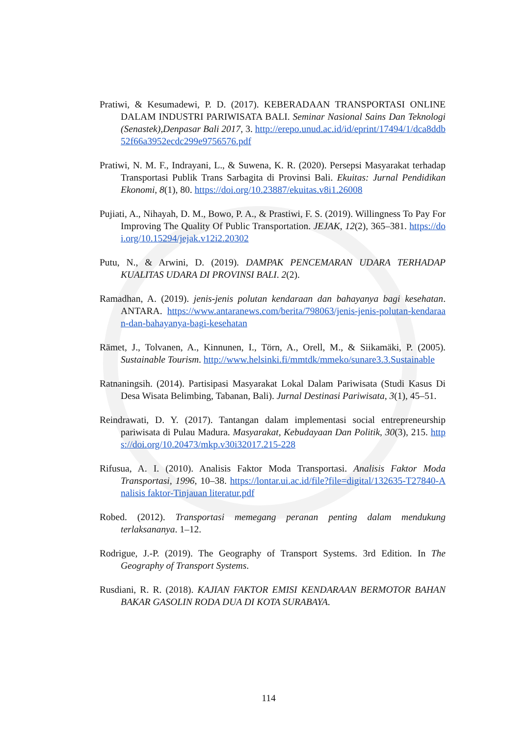Pratiwi, & Kesumadewi, P. D. (2017). KEBERADAAN TRANSPORTASI ONLINE DALAM INDUSTRI PARIWISATA BALI. Seminar Nasional Sains Dan Teknologi (Senastek),Denpasar Bali 2017, 3. http://erepo.unud.ac.id/id/eprint/17494/1/dca8ddb52f66a3952ecdc299e9756576.pdf
Pratiwi, N. M. F., Indrayani, L., & Suwena, K. R. (2020). Persepsi Masyarakat terhadap Transportasi Publik Trans Sarbagita di Provinsi Bali. Ekuitas: Jurnal Pendidikan Ekonomi, 8(1), 80. https://doi.org/10.23887/ekuitas.v8i1.26008
Pujiati, A., Nihayah, D. M., Bowo, P. A., & Prastiwi, F. S. (2019). Willingness To Pay For Improving The Quality Of Public Transportation. JEJAK, 12(2), 365–381. https://doi.org/10.15294/jejak.v12i2.20302
Putu, N., & Arwini, D. (2019). DAMPAK PENCEMARAN UDARA TERHADAP KUALITAS UDARA DI PROVINSI BALI. 2(2).
Ramadhan, A. (2019). jenis-jenis polutan kendaraan dan bahayanya bagi kesehatan. ANTARA. https://www.antaranews.com/berita/798063/jenis-jenis-polutan-kendaraan-dan-bahayanya-bagi-kesehatan
Rämet, J., Tolvanen, A., Kinnunen, I., Törn, A., Orell, M., & Siikamäki, P. (2005). Sustainable Tourism. http://www.helsinki.fi/mmtdk/mmeko/sunare3.3.Sustainable
Ratnaningsih. (2014). Partisipasi Masyarakat Lokal Dalam Pariwisata (Studi Kasus Di Desa Wisata Belimbing, Tabanan, Bali). Jurnal Destinasi Pariwisata, 3(1), 45–51.
Reindrawati, D. Y. (2017). Tantangan dalam implementasi social entrepreneurship pariwisata di Pulau Madura. Masyarakat, Kebudayaan Dan Politik, 30(3), 215. https://doi.org/10.20473/mkp.v30i32017.215-228
Rifusua, A. I. (2010). Analisis Faktor Moda Transportasi. Analisis Faktor Moda Transportasi, 1996, 10–38. https://lontar.ui.ac.id/file?file=digital/132635-T27840-Analisis faktor-Tinjauan literatur.pdf
Robed. (2012). Transportasi memegang peranan penting dalam mendukung terlaksananya. 1–12.
Rodrigue, J.-P. (2019). The Geography of Transport Systems. 3rd Edition. In The Geography of Transport Systems.
Rusdiani, R. R. (2018). KAJIAN FAKTOR EMISI KENDARAAN BERMOTOR BAHAN BAKAR GASOLIN RODA DUA DI KOTA SURABAYA.
114